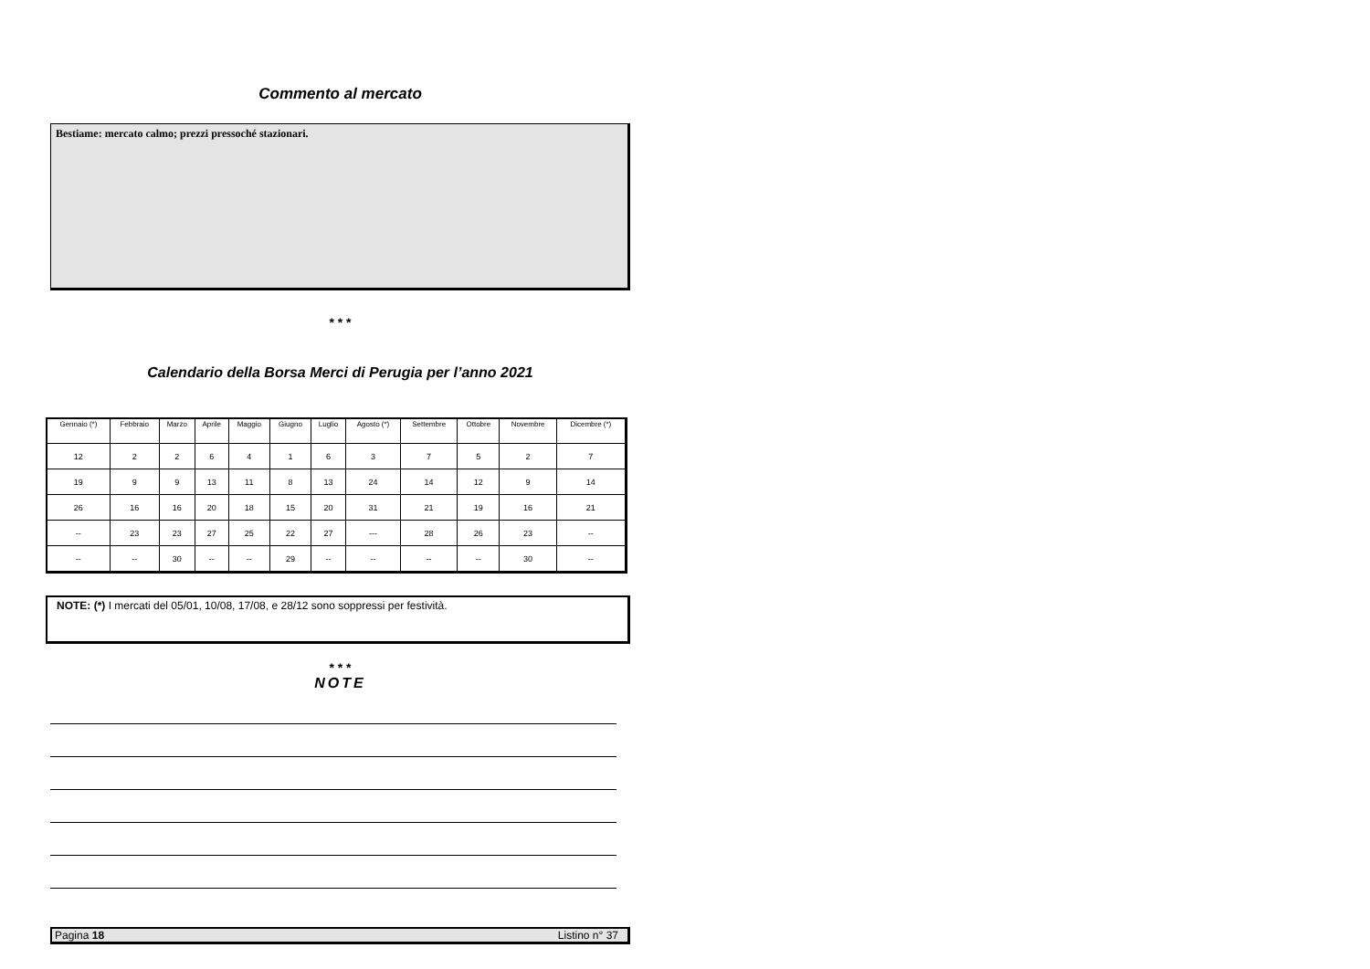Commento al mercato
Bestiame: mercato calmo; prezzi pressoché stazionari.
* * *
Calendario della Borsa Merci di Perugia per l’anno 2021
| Gennaio (*) | Febbraio | Marzo | Aprile | Maggio | Giugno | Luglio | Agosto (*) | Settembre | Ottobre | Novembre | Dicembre (*) |
| --- | --- | --- | --- | --- | --- | --- | --- | --- | --- | --- | --- |
| 12 | 2 | 2 | 6 | 4 | 1 | 6 | 3 | 7 | 5 | 2 | 7 |
| 19 | 9 | 9 | 13 | 11 | 8 | 13 | 24 | 14 | 12 | 9 | 14 |
| 26 | 16 | 16 | 20 | 18 | 15 | 20 | 31 | 21 | 19 | 16 | 21 |
| -- | 23 | 23 | 27 | 25 | 22 | 27 | --- | 28 | 26 | 23 | -- |
| -- | -- | 30 | -- | -- | 29 | -- | -- | -- | -- | 30 | -- |
NOTE: (*) I mercati del 05/01, 10/08, 17/08, e 28/12 sono soppressi per festività.
* * *
NOTE
Pagina 18 Listino n° 37